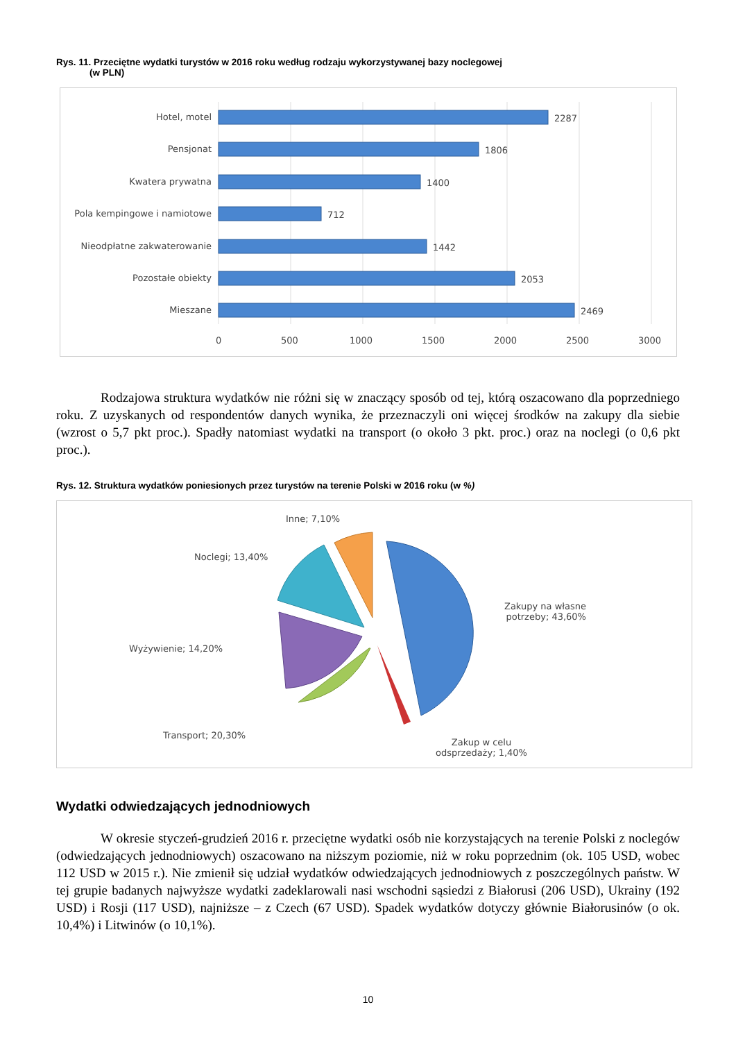Rys. 11. Przeciętne wydatki turystów w 2016 roku według rodzaju wykorzystywanej bazy noclegowej
(w PLN)
Hotel, motel 2287
Pensjonat 1806
Kwatera prywatna 1400
Pola kempingowe i namiotowe 712
Nieodpłatne zakwaterowanie 1442
Pozostałe obiekty 2053
Mieszane 2469
0 500 1000 1500 2000 2500 3000
Rodzajowa struktura wydatków nie różni się w znaczący sposób od tej, którą oszacowano dla poprzedniego roku. Z uzyskanych od respondentów danych wynika, że przeznaczyli oni więcej środków na zakupy dla siebie (wzrost o 5,7 pkt proc.). Spadły natomiast wydatki na transport (o około 3 pkt. proc.) oraz na noclegi (o 0,6 pkt proc.).
Rys. 12. Struktura wydatków poniesionych przez turystów na terenie Polski w 2016 roku (w %)
Inne; 7,10%
Noclegi; 13,40%
Zakupy na własne
potrzeby; 43,60%
Wyżywienie; 14,20%
Transport; 20,30%
Zakup w celu
odsprzedaży; 1,40%
Wydatki odwiedzających jednodniowych
W okresie styczeń-grudzień 2016 r. przeciętne wydatki osób nie korzystających na terenie Polski z noclegów (odwiedzających jednodniowych) oszacowano na niższym poziomie, niż w roku poprzednim (ok. 105 USD, wobec 112 USD w 2015 r.). Nie zmienił się udział wydatków odwiedzających jednodniowych z poszczególnych państw. W tej grupie badanych najwyższe wydatki zadeklarowali nasi wschodni sąsiedzi z Białorusi (206 USD), Ukrainy (192 USD) i Rosji (117 USD), najniższe – z Czech (67 USD). Spadek wydatków dotyczy głównie Białorusinów (o ok. 10,4%) i Litwinów (o 10,1%).
10